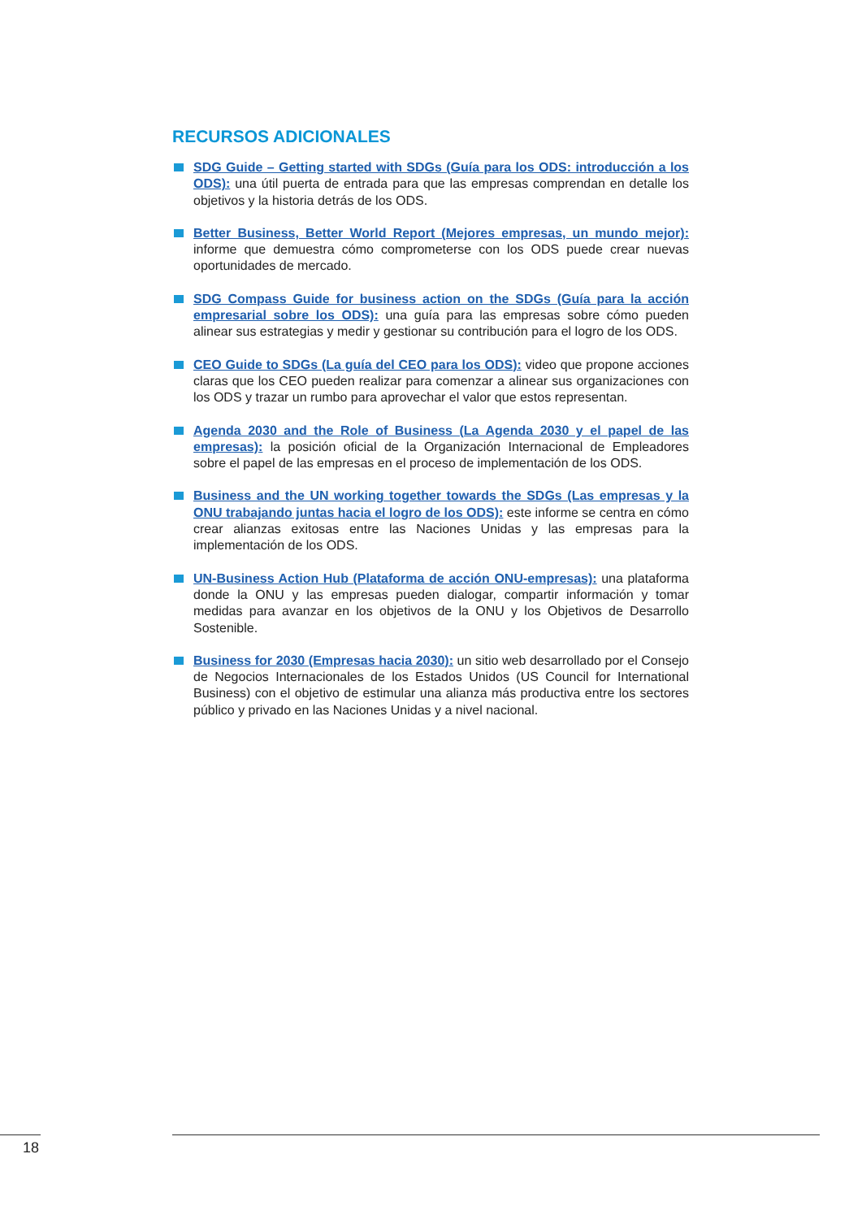RECURSOS ADICIONALES
SDG Guide – Getting started with SDGs (Guía para los ODS: introducción a los ODS): una útil puerta de entrada para que las empresas comprendan en detalle los objetivos y la historia detrás de los ODS.
Better Business, Better World Report (Mejores empresas, un mundo mejor): informe que demuestra cómo comprometerse con los ODS puede crear nuevas oportunidades de mercado.
SDG Compass Guide for business action on the SDGs (Guía para la acción empresarial sobre los ODS): una guía para las empresas sobre cómo pueden alinear sus estrategias y medir y gestionar su contribución para el logro de los ODS.
CEO Guide to SDGs (La guía del CEO para los ODS): video que propone acciones claras que los CEO pueden realizar para comenzar a alinear sus organizaciones con los ODS y trazar un rumbo para aprovechar el valor que estos representan.
Agenda 2030 and the Role of Business (La Agenda 2030 y el papel de las empresas): la posición oficial de la Organización Internacional de Empleadores sobre el papel de las empresas en el proceso de implementación de los ODS.
Business and the UN working together towards the SDGs (Las empresas y la ONU trabajando juntas hacia el logro de los ODS): este informe se centra en cómo crear alianzas exitosas entre las Naciones Unidas y las empresas para la implementación de los ODS.
UN-Business Action Hub (Plataforma de acción ONU-empresas): una plataforma donde la ONU y las empresas pueden dialogar, compartir información y tomar medidas para avanzar en los objetivos de la ONU y los Objetivos de Desarrollo Sostenible.
Business for 2030 (Empresas hacia 2030): un sitio web desarrollado por el Consejo de Negocios Internacionales de los Estados Unidos (US Council for International Business) con el objetivo de estimular una alianza más productiva entre los sectores público y privado en las Naciones Unidas y a nivel nacional.
18